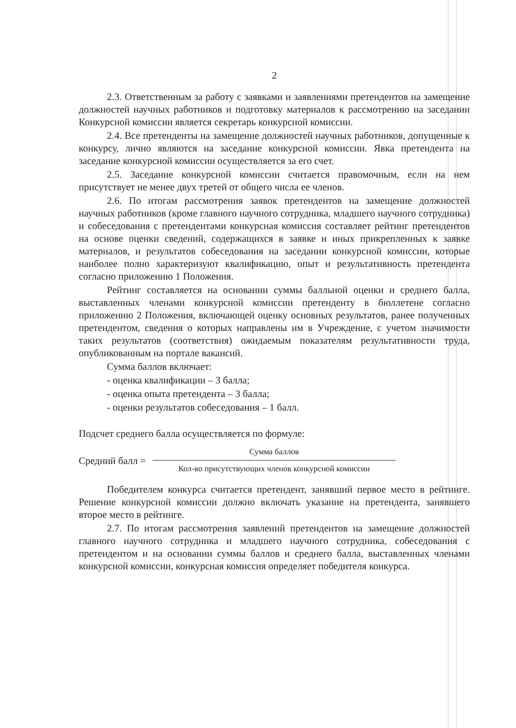2
2.3. Ответственным за работу с заявками и заявлениями претендентов на замещение должностей научных работников и подготовку материалов к рассмотрению на заседании Конкурсной комиссии является секретарь конкурсной комиссии.
2.4. Все претенденты на замещение должностей научных работников, допущенные к конкурсу, лично являются на заседание конкурсной комиссии. Явка претендента на заседание конкурсной комиссии осуществляется за его счет.
2.5. Заседание конкурсной комиссии считается правомочным, если на нем присутствует не менее двух третей от общего числа ее членов.
2.6. По итогам рассмотрения заявок претендентов на замещение должностей научных работников (кроме главного научного сотрудника, младшего научного сотрудника) и собеседования с претендентами конкурсная комиссия составляет рейтинг претендентов на основе оценки сведений, содержащихся в заявке и иных прикрепленных к заявке материалов, и результатов собеседования на заседании конкурсной комиссии, которые наиболее полно характеризуют квалификацию, опыт и результативность претендента согласно приложению 1 Положения.
Рейтинг составляется на основании суммы балльной оценки и среднего балла, выставленных членами конкурсной комиссии претенденту в бюллетене согласно приложению 2 Положения, включающей оценку основных результатов, ранее полученных претендентом, сведения о которых направлены им в Учреждение, с учетом значимости таких результатов (соответствия) ожидаемым показателям результативности труда, опубликованным на портале вакансий.
Сумма баллов включает:
- оценка квалификации – 3 балла;
- оценка опыта претендента – 3 балла;
- оценки результатов собеседования – 1 балл.
Подсчет среднего балла осуществляется по формуле:
Средний балл =
Сумма баллов
Кол-во присутствующих членов конкурсной комиссии
Победителем конкурса считается претендент, занявший первое место в рейтинге. Решение конкурсной комиссии должно включать указание на претендента, занявшего второе место в рейтинге.
2.7. По итогам рассмотрения заявлений претендентов на замещение должностей главного научного сотрудника и младшего научного сотрудника, собеседования с претендентом и на основании суммы баллов и среднего балла, выставленных членами конкурсной комиссии, конкурсная комиссия определяет победителя конкурса.